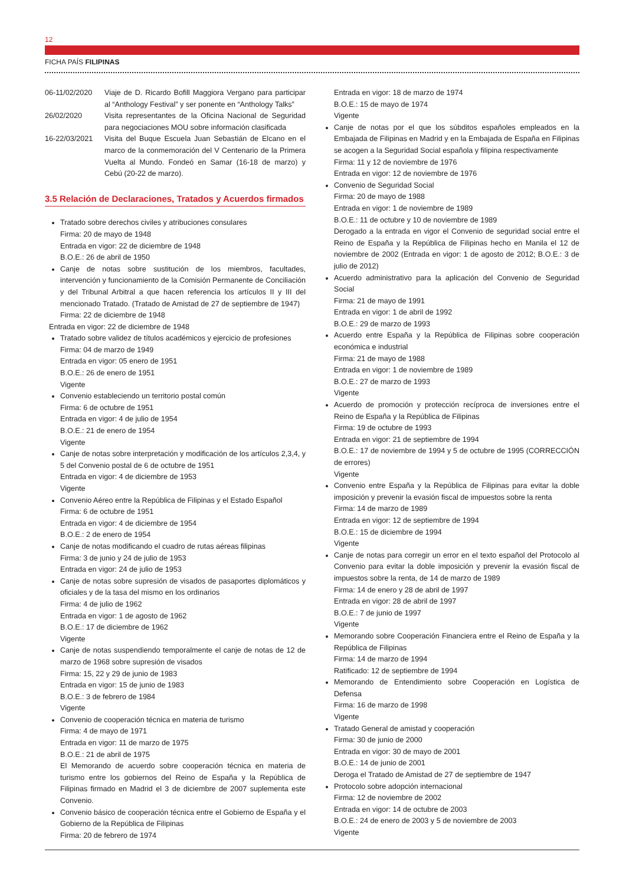12
FICHA PAÍS FILIPINAS
06-11/02/2020 Viaje de D. Ricardo Bofill Maggiora Vergano para participar al “Anthology Festival” y ser ponente en “Anthology Talks”
26/02/2020 Visita representantes de la Oficina Nacional de Seguridad para negociaciones MOU sobre información clasificada
16-22/03/2021 Visita del Buque Escuela Juan Sebastián de Elcano en el marco de la conmemoración del V Centenario de la Primera Vuelta al Mundo. Fondeó en Samar (16-18 de marzo) y Cebú (20-22 de marzo).
3.5 Relación de Declaraciones, Tratados y Acuerdos firmados
Tratado sobre derechos civiles y atribuciones consulares
Firma: 20 de mayo de 1948
Entrada en vigor: 22 de diciembre de 1948
B.O.E.: 26 de abril de 1950
Canje de notas sobre sustitución de los miembros, facultades, intervención y funcionamiento de la Comisión Permanente de Conciliación y del Tribunal Arbitral a que hacen referencia los artículos II y III del mencionado Tratado. (Tratado de Amistad de 27 de septiembre de 1947)
Firma: 22 de diciembre de 1948
Entrada en vigor: 22 de diciembre de 1948
Tratado sobre validez de títulos académicos y ejercicio de profesiones
Firma: 04 de marzo de 1949
Entrada en vigor: 05 enero de 1951
B.O.E.: 26 de enero de 1951
Vigente
Convenio estableciendo un territorio postal común
Firma: 6 de octubre de 1951
Entrada en vigor: 4 de julio de 1954
B.O.E.: 21 de enero de 1954
Vigente
Canje de notas sobre interpretación y modificación de los artículos 2,3,4, y 5 del Convenio postal de 6 de octubre de 1951
Entrada en vigor: 4 de diciembre de 1953
Vigente
Convenio Aéreo entre la República de Filipinas y el Estado Español
Firma: 6 de octubre de 1951
Entrada en vigor: 4 de diciembre de 1954
B.O.E.: 2 de enero de 1954
Canje de notas modificando el cuadro de rutas aéreas filipinas
Firma: 3 de junio y 24 de julio de 1953
Entrada en vigor: 24 de julio de 1953
Canje de notas sobre supresión de visados de pasaportes diplomáticos y oficiales y de la tasa del mismo en los ordinarios
Firma: 4 de julio de 1962
Entrada en vigor: 1 de agosto de 1962
B.O.E.: 17 de diciembre de 1962
Vigente
Canje de notas suspendiendo temporalmente el canje de notas de 12 de marzo de 1968 sobre supresión de visados
Firma: 15, 22 y 29 de junio de 1983
Entrada en vigor: 15 de junio de 1983
B.O.E.: 3 de febrero de 1984
Vigente
Convenio de cooperación técnica en materia de turismo
Firma: 4 de mayo de 1971
Entrada en vigor: 11 de marzo de 1975
B.O.E.: 21 de abril de 1975
El Memorando de acuerdo sobre cooperación técnica en materia de turismo entre los gobiernos del Reino de España y la República de Filipinas firmado en Madrid el 3 de diciembre de 2007 suplementa este Convenio.
Convenio básico de cooperación técnica entre el Gobierno de España y el Gobierno de la República de Filipinas
Firma: 20 de febrero de 1974
Entrada en vigor: 18 de marzo de 1974
B.O.E.: 15 de mayo de 1974
Vigente
Canje de notas por el que los súbditos españoles empleados en la Embajada de Filipinas en Madrid y en la Embajada de España en Filipinas se acogen a la Seguridad Social española y filipina respectivamente
Firma: 11 y 12 de noviembre de 1976
Entrada en vigor: 12 de noviembre de 1976
Convenio de Seguridad Social
Firma: 20 de mayo de 1988
Entrada en vigor: 1 de noviembre de 1989
B.O.E.: 11 de octubre y 10 de noviembre de 1989
Derogado a la entrada en vigor el Convenio de seguridad social entre el Reino de España y la República de Filipinas hecho en Manila el 12 de noviembre de 2002 (Entrada en vigor: 1 de agosto de 2012; B.O.E.: 3 de julio de 2012)
Acuerdo administrativo para la aplicación del Convenio de Seguridad Social
Firma: 21 de mayo de 1991
Entrada en vigor: 1 de abril de 1992
B.O.E.: 29 de marzo de 1993
Acuerdo entre España y la República de Filipinas sobre cooperación económica e industrial
Firma: 21 de mayo de 1988
Entrada en vigor: 1 de noviembre de 1989
B.O.E.: 27 de marzo de 1993
Vigente
Acuerdo de promoción y protección recíproca de inversiones entre el Reino de España y la República de Filipinas
Firma: 19 de octubre de 1993
Entrada en vigor: 21 de septiembre de 1994
B.O.E.: 17 de noviembre de 1994 y 5 de octubre de 1995 (CORRECCIÓN de errores)
Vigente
Convenio entre España y la República de Filipinas para evitar la doble imposición y prevenir la evasión fiscal de impuestos sobre la renta
Firma: 14 de marzo de 1989
Entrada en vigor: 12 de septiembre de 1994
B.O.E.: 15 de diciembre de 1994
Vigente
Canje de notas para corregir un error en el texto español del Protocolo al Convenio para evitar la doble imposición y prevenir la evasión fiscal de impuestos sobre la renta, de 14 de marzo de 1989
Firma: 14 de enero y 28 de abril de 1997
Entrada en vigor: 28 de abril de 1997
B.O.E.: 7 de junio de 1997
Vigente
Memorando sobre Cooperación Financiera entre el Reino de España y la República de Filipinas
Firma: 14 de marzo de 1994
Ratificado: 12 de septiembre de 1994
Memorando de Entendimiento sobre Cooperación en Logística de Defensa
Firma: 16 de marzo de 1998
Vigente
Tratado General de amistad y cooperación
Firma: 30 de junio de 2000
Entrada en vigor: 30 de mayo de 2001
B.O.E.: 14 de junio de 2001
Deroga el Tratado de Amistad de 27 de septiembre de 1947
Protocolo sobre adopción internacional
Firma: 12 de noviembre de 2002
Entrada en vigor: 14 de octubre de 2003
B.O.E.: 24 de enero de 2003 y 5 de noviembre de 2003
Vigente